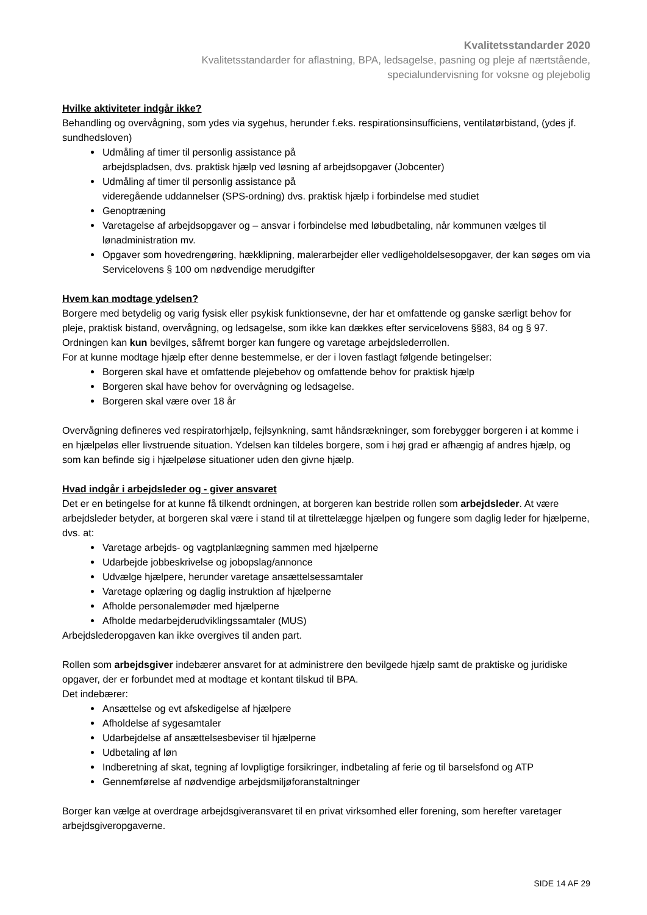Kvalitetsstandarder 2020
Kvalitetsstandarder for aflastning, BPA, ledsagelse, pasning og pleje af nærtstående,
specialundervisning for voksne og plejebolig
Hvilke aktiviteter indgår ikke?
Behandling og overvågning, som ydes via sygehus, herunder f.eks. respirationsinsufficiens, ventilatørbistand, (ydes jf. sundhedsloven)
Udmåling af timer til personlig assistance på
arbejdspladsen, dvs. praktisk hjælp ved løsning af arbejdsopgaver (Jobcenter)
Udmåling af timer til personlig assistance på
videregående uddannelser (SPS-ordning) dvs. praktisk hjælp i forbindelse med studiet
Genoptræning
Varetagelse af arbejdsopgaver og – ansvar i forbindelse med løbudbetaling, når kommunen vælges til lønadministration mv.
Opgaver som hovedrengøring, hækklipning, malerarbejder eller vedligeholdelsesopgaver, der kan søges om via Servicelovens § 100 om nødvendige merudgifter
Hvem kan modtage ydelsen?
Borgere med betydelig og varig fysisk eller psykisk funktionsevne, der har et omfattende og ganske særligt behov for pleje, praktisk bistand, overvågning, og ledsagelse, som ikke kan dækkes efter servicelovens §§83, 84 og § 97.
Ordningen kan kun bevilges, såfremt borger kan fungere og varetage arbejdslederrollen.
For at kunne modtage hjælp efter denne bestemmelse, er der i loven fastlagt følgende betingelser:
Borgeren skal have et omfattende plejebehov og omfattende behov for praktisk hjælp
Borgeren skal have behov for overvågning og ledsagelse.
Borgeren skal være over 18 år
Overvågning defineres ved respiratorhjælp, fejlsynkning, samt håndsrækninger, som forebygger borgeren i at komme i en hjælpeløs eller livstruende situation. Ydelsen kan tildeles borgere, som i høj grad er afhængig af andres hjælp, og som kan befinde sig i hjælpeløse situationer uden den givne hjælp.
Hvad indgår i arbejdsleder og - giver ansvaret
Det er en betingelse for at kunne få tilkendt ordningen, at borgeren kan bestride rollen som arbejdsleder. At være arbejdsleder betyder, at borgeren skal være i stand til at tilrettelægge hjælpen og fungere som daglig leder for hjælperne, dvs. at:
Varetage arbejds- og vagtplanlægning sammen med hjælperne
Udarbejde jobbeskrivelse og jobopslag/annonce
Udvælge hjælpere, herunder varetage ansættelsessamtaler
Varetage oplæring og daglig instruktion af hjælperne
Afholde personalemøder med hjælperne
Afholde medarbejderudviklingssamtaler (MUS)
Arbejdslederopgaven kan ikke overgives til anden part.
Rollen som arbejdsgiver indebærer ansvaret for at administrere den bevilgede hjælp samt de praktiske og juridiske opgaver, der er forbundet med at modtage et kontant tilskud til BPA.
Det indebærer:
Ansættelse og evt afskedigelse af hjælpere
Afholdelse af sygesamtaler
Udarbejdelse af ansættelsesbeviser til hjælperne
Udbetaling af løn
Indberetning af skat, tegning af lovpligtige forsikringer, indbetaling af ferie og til barselsfond og ATP
Gennemførelse af nødvendige arbejdsmiljøforanstaltninger
Borger kan vælge at overdrage arbejdsgiveransvaret til en privat virksomhed eller forening, som herefter varetager arbejdsgiveropgaverne.
SIDE 14 AF 29